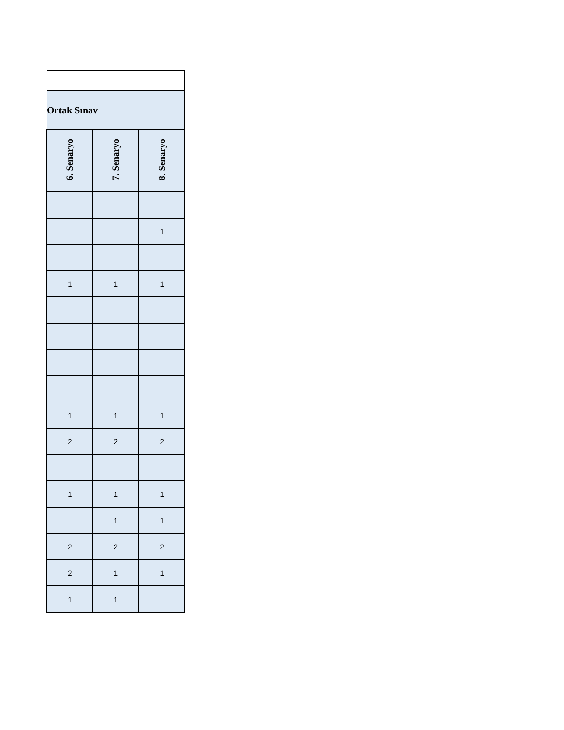| Ortak Sınav | | |
| 6. Senaryo | 7. Senaryo | 8. Senaryo |
| | | 1 |
| 1 | 1 | 1 |
| 1 | 1 | 1 |
| 2 | 2 | 2 |
| 1 | 1 | 1 |
| | 1 | 1 |
| 2 | 2 | 2 |
| 2 | 1 | 1 |
| 1 | 1 | |